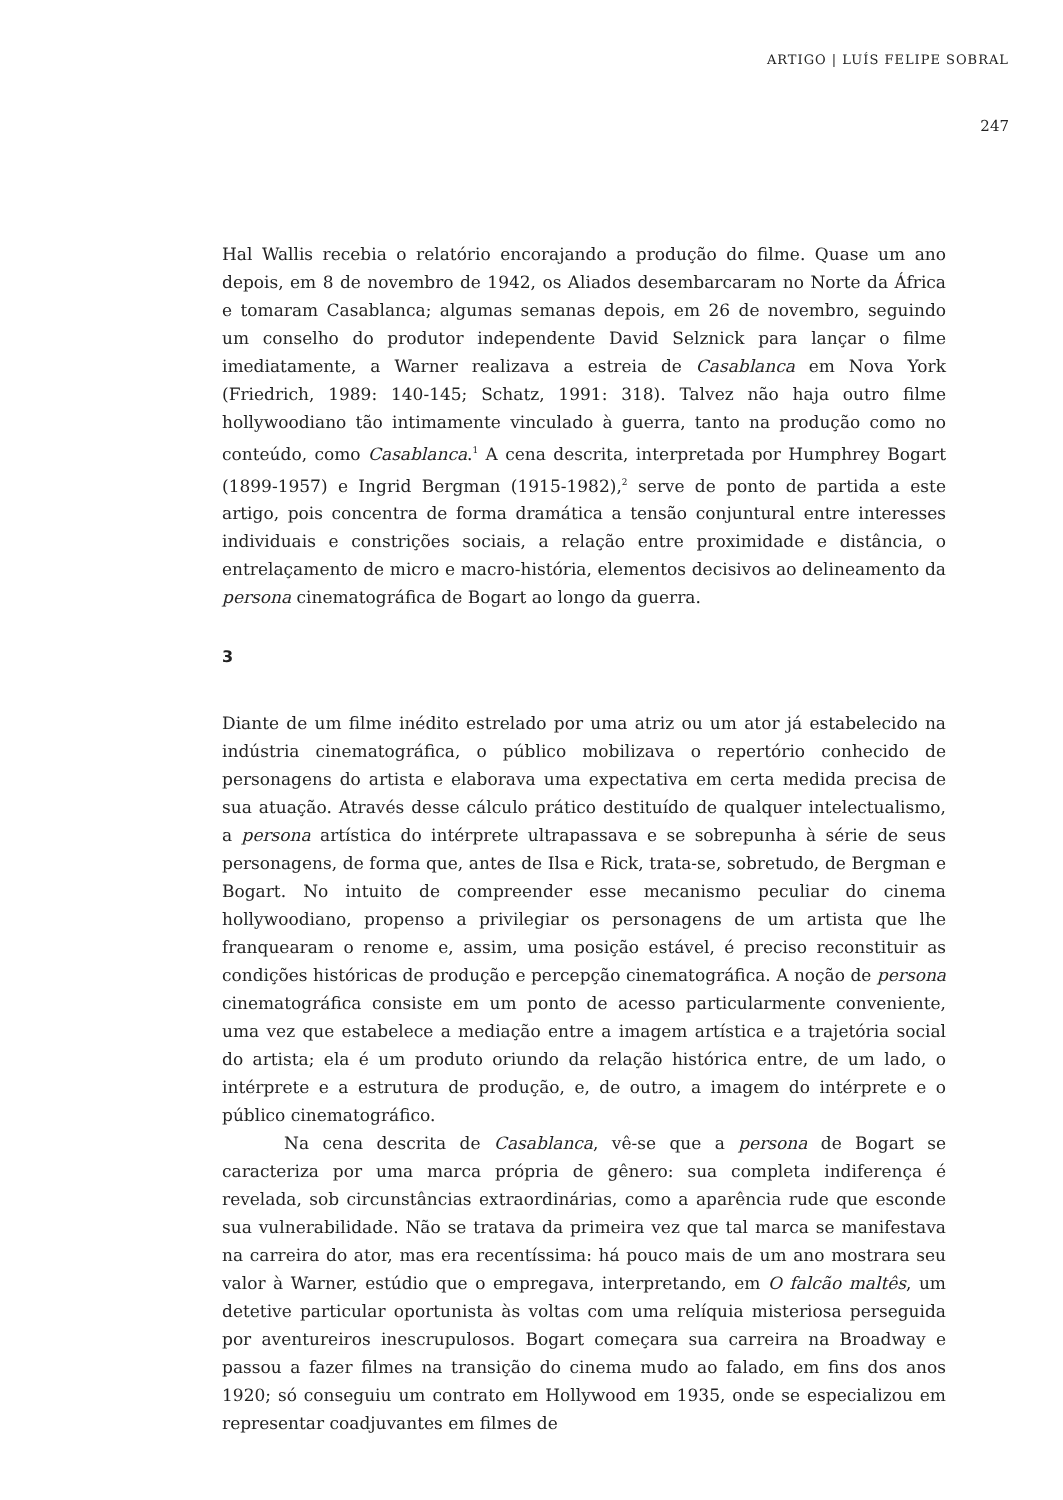ARTIGO | LUÍS FELIPE SOBRAL
247
Hal Wallis recebia o relatório encorajando a produção do filme. Quase um ano depois, em 8 de novembro de 1942, os Aliados desembarcaram no Norte da África e tomaram Casablanca; algumas semanas depois, em 26 de novembro, seguindo um conselho do produtor independente David Selznick para lançar o filme imediatamente, a Warner realizava a estreia de Casablanca em Nova York (Friedrich, 1989: 140-145; Schatz, 1991: 318). Talvez não haja outro filme hollywoodiano tão intimamente vinculado à guerra, tanto na produção como no conteúdo, como Casablanca.<sup>1</sup> A cena descrita, interpretada por Humphrey Bogart (1899-1957) e Ingrid Bergman (1915-1982),<sup>2</sup> serve de ponto de partida a este artigo, pois concentra de forma dramática a tensão conjuntural entre interesses individuais e constrições sociais, a relação entre proximidade e distância, o entrelaçamento de micro e macro-história, elementos decisivos ao delineamento da persona cinematográfica de Bogart ao longo da guerra.
3
Diante de um filme inédito estrelado por uma atriz ou um ator já estabelecido na indústria cinematográfica, o público mobilizava o repertório conhecido de personagens do artista e elaborava uma expectativa em certa medida precisa de sua atuação. Através desse cálculo prático destituído de qualquer intelectualismo, a persona artística do intérprete ultrapassava e se sobrepunha à série de seus personagens, de forma que, antes de Ilsa e Rick, trata-se, sobretudo, de Bergman e Bogart. No intuito de compreender esse mecanismo peculiar do cinema hollywoodiano, propenso a privilegiar os personagens de um artista que lhe franquearam o renome e, assim, uma posição estável, é preciso reconstituir as condições históricas de produção e percepção cinematográfica. A noção de persona cinematográfica consiste em um ponto de acesso particularmente conveniente, uma vez que estabelece a mediação entre a imagem artística e a trajetória social do artista; ela é um produto oriundo da relação histórica entre, de um lado, o intérprete e a estrutura de produção, e, de outro, a imagem do intérprete e o público cinematográfico.
Na cena descrita de Casablanca, vê-se que a persona de Bogart se caracteriza por uma marca própria de gênero: sua completa indiferença é revelada, sob circunstâncias extraordinárias, como a aparência rude que esconde sua vulnerabilidade. Não se tratava da primeira vez que tal marca se manifestava na carreira do ator, mas era recentíssima: há pouco mais de um ano mostrara seu valor à Warner, estúdio que o empregava, interpretando, em O falcão maltês, um detetive particular oportunista às voltas com uma relíquia misteriosa perseguida por aventureiros inescrupulosos. Bogart começara sua carreira na Broadway e passou a fazer filmes na transição do cinema mudo ao falado, em fins dos anos 1920; só conseguiu um contrato em Hollywood em 1935, onde se especializou em representar coadjuvantes em filmes de